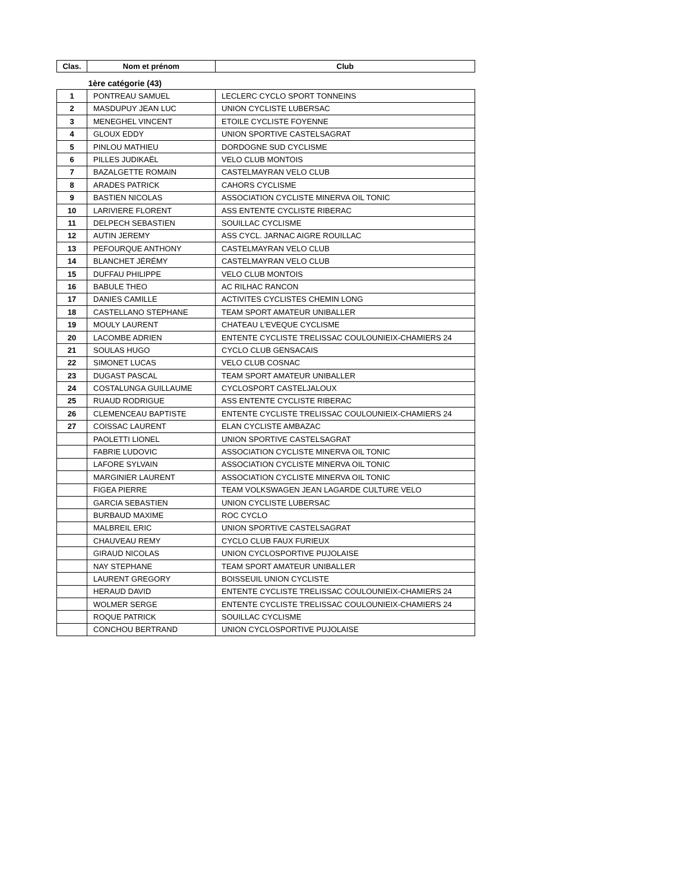| Clas. | Nom et prénom | Club |
| --- | --- | --- |
| | 1ère catégorie (43) | |
| 1 | PONTREAU SAMUEL | LECLERC CYCLO SPORT TONNEINS |
| 2 | MASDUPUY JEAN LUC | UNION CYCLISTE LUBERSAC |
| 3 | MENEGHEL VINCENT | ETOILE CYCLISTE FOYENNE |
| 4 | GLOUX EDDY | UNION SPORTIVE CASTELSAGRAT |
| 5 | PINLOU MATHIEU | DORDOGNE SUD CYCLISME |
| 6 | PILLES JUDIKAËL | VELO CLUB MONTOIS |
| 7 | BAZALGETTE ROMAIN | CASTELMAYRAN VELO CLUB |
| 8 | ARADES PATRICK | CAHORS CYCLISME |
| 9 | BASTIEN NICOLAS | ASSOCIATION CYCLISTE MINERVA OIL TONIC |
| 10 | LARIVIERE FLORENT | ASS ENTENTE CYCLISTE RIBERAC |
| 11 | DELPECH SEBASTIEN | SOUILLAC CYCLISME |
| 12 | AUTIN JEREMY | ASS CYCL. JARNAC AIGRE ROUILLAC |
| 13 | PEFOURQUE ANTHONY | CASTELMAYRAN VELO CLUB |
| 14 | BLANCHET JÉRÉMY | CASTELMAYRAN VELO CLUB |
| 15 | DUFFAU PHILIPPE | VELO CLUB MONTOIS |
| 16 | BABULE THEO | AC RILHAC RANCON |
| 17 | DANIES CAMILLE | ACTIVITES CYCLISTES CHEMIN LONG |
| 18 | CASTELLANO STEPHANE | TEAM SPORT AMATEUR UNIBALLER |
| 19 | MOULY LAURENT | CHATEAU L'EVEQUE CYCLISME |
| 20 | LACOMBE ADRIEN | ENTENTE CYCLISTE TRELISSAC COULOUNIEIX-CHAMIERS 24 |
| 21 | SOULAS HUGO | CYCLO CLUB GENSACAIS |
| 22 | SIMONET LUCAS | VELO CLUB COSNAC |
| 23 | DUGAST PASCAL | TEAM SPORT AMATEUR UNIBALLER |
| 24 | COSTALUNGA GUILLAUME | CYCLOSPORT CASTELJALOUX |
| 25 | RUAUD RODRIGUE | ASS ENTENTE CYCLISTE RIBERAC |
| 26 | CLEMENCEAU BAPTISTE | ENTENTE CYCLISTE TRELISSAC COULOUNIEIX-CHAMIERS 24 |
| 27 | COISSAC LAURENT | ELAN CYCLISTE AMBAZAC |
| | PAOLETTI LIONEL | UNION SPORTIVE CASTELSAGRAT |
| | FABRIE LUDOVIC | ASSOCIATION CYCLISTE MINERVA OIL TONIC |
| | LAFORE SYLVAIN | ASSOCIATION CYCLISTE MINERVA OIL TONIC |
| | MARGINIER LAURENT | ASSOCIATION CYCLISTE MINERVA OIL TONIC |
| | FIGEA PIERRE | TEAM VOLKSWAGEN JEAN LAGARDE CULTURE VELO |
| | GARCIA SEBASTIEN | UNION CYCLISTE LUBERSAC |
| | BURBAUD MAXIME | ROC CYCLO |
| | MALBREIL ERIC | UNION SPORTIVE CASTELSAGRAT |
| | CHAUVEAU REMY | CYCLO CLUB FAUX FURIEUX |
| | GIRAUD NICOLAS | UNION CYCLOSPORTIVE PUJOLAISE |
| | NAY STEPHANE | TEAM SPORT AMATEUR UNIBALLER |
| | LAURENT GREGORY | BOISSEUIL UNION CYCLISTE |
| | HERAUD DAVID | ENTENTE CYCLISTE TRELISSAC COULOUNIEIX-CHAMIERS 24 |
| | WOLMER SERGE | ENTENTE CYCLISTE TRELISSAC COULOUNIEIX-CHAMIERS 24 |
| | ROQUE PATRICK | SOUILLAC CYCLISME |
| | CONCHOU BERTRAND | UNION CYCLOSPORTIVE PUJOLAISE |